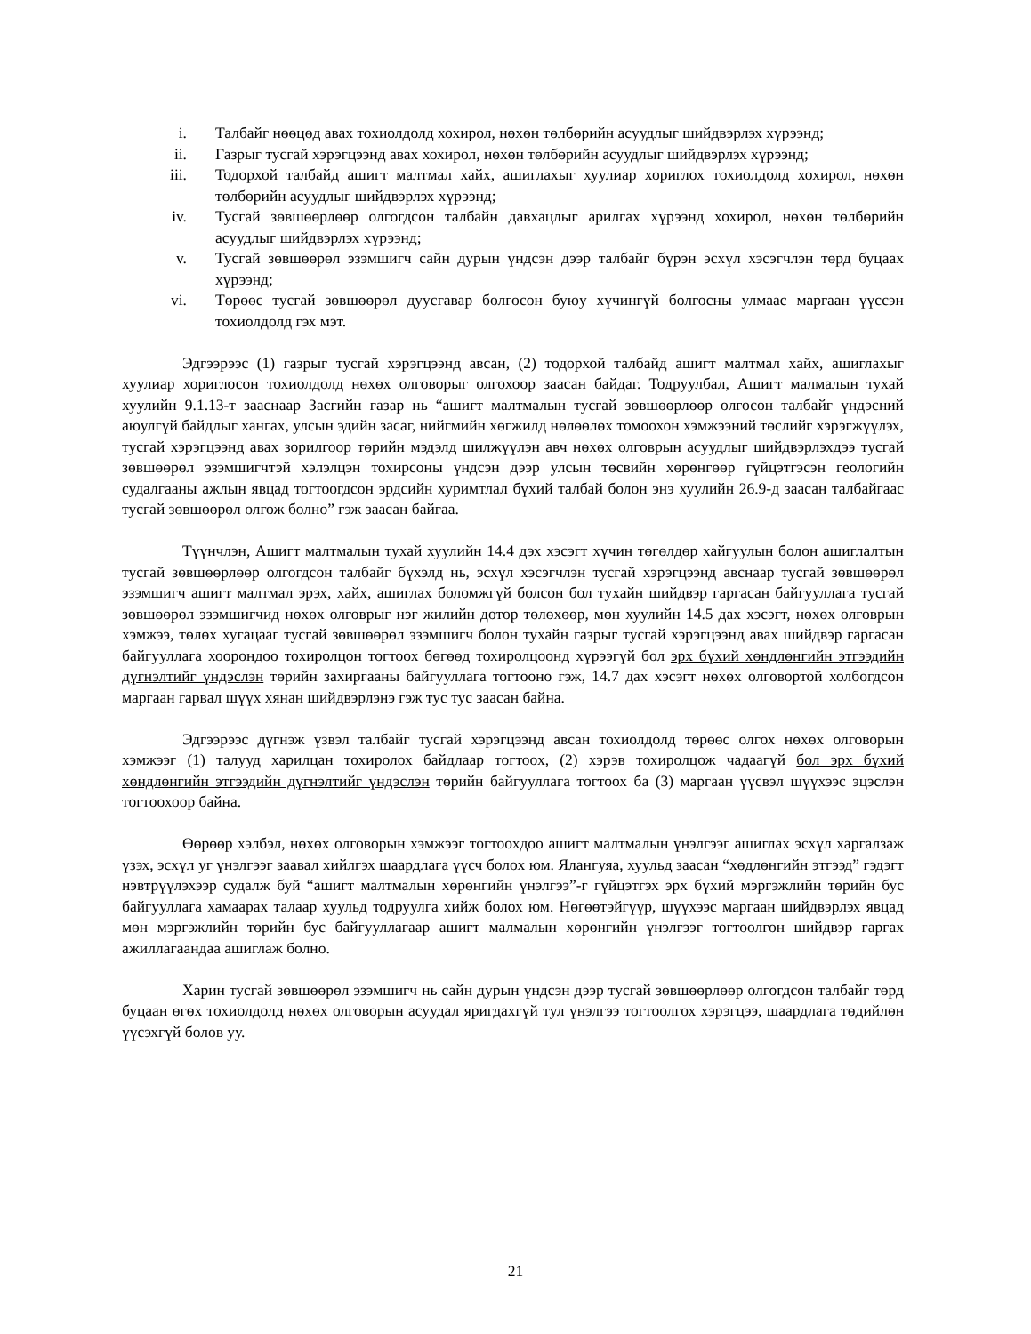i. Талбайг нөөцөд авах тохиолдолд хохирол, нөхөн төлбөрийн асуудлыг шийдвэрлэх хүрээнд;
ii. Газрыг тусгай хэрэгцээнд авах хохирол, нөхөн төлбөрийн асуудлыг шийдвэрлэх хүрээнд;
iii. Тодорхой талбайд ашигт малтмал хайх, ашиглахыг хуулиар хориглох тохиолдолд хохирол, нөхөн төлбөрийн асуудлыг шийдвэрлэх хүрээнд;
iv. Тусгай зөвшөөрлөөр олгогдсон талбайн давхацлыг арилгах хүрээнд хохирол, нөхөн төлбөрийн асуудлыг шийдвэрлэх хүрээнд;
v. Тусгай зөвшөөрөл эзэмшигч сайн дурын үндсэн дээр талбайг бүрэн эсхүл хэсэгчлэн төрд буцаах хүрээнд;
vi. Төрөөс тусгай зөвшөөрөл дуусгавар болгосон буюу хүчингүй болгосны улмаас маргаан үүссэн тохиолдолд гэх мэт.
Эдгээрээс (1) газрыг тусгай хэрэгцээнд авсан, (2) тодорхой талбайд ашигт малтмал хайх, ашиглахыг хуулиар хориглосон тохиолдолд нөхөх олговорыг олгохоор заасан байдаг. Тодруулбал, Ашигт малмалын тухай хуулийн 9.1.13-т зааснаар Засгийн газар нь “ашигт малтмалын тусгай зөвшөөрлөөр олгосон талбайг үндэсний аюулгүй байдлыг хангах, улсын эдийн засаг, нийгмийн хөгжилд нөлөөлөх томоохон хэмжээний төслийг хэрэгжүүлэх, тусгай хэрэгцээнд авах зорилгоор төрийн мэдэлд шилжүүлэн авч нөхөх олговрын асуудлыг шийдвэрлэхдээ тусгай зөвшөөрөл эзэмшигчтэй хэлэлцэн тохирсоны үндсэн дээр улсын төсвийн хөрөнгөөр гүйцэтгэсэн геологийн судалгааны ажлын явцад тогтоогдсон эрдсийн хуримтлал бүхий талбай болон энэ хуулийн 26.9-д заасан талбайгаас тусгай зөвшөөрөл олгож болно” гэж заасан байгаа.
Түүнчлэн, Ашигт малтмалын тухай хуулийн 14.4 дэх хэсэгт хүчин төгөлдөр хайгуулын болон ашиглалтын тусгай зөвшөөрлөөр олгогдсон талбайг бүхэлд нь, эсхүл хэсэгчлэн тусгай хэрэгцээнд авснаар тусгай зөвшөөрөл эзэмшигч ашигт малтмал эрэх, хайх, ашиглах боломжгүй болсон бол тухайн шийдвэр гаргасан байгууллага тусгай зөвшөөрөл эзэмшигчид нөхөх олговрыг нэг жилийн дотор төлөхөөр, мөн хуулийн 14.5 дах хэсэгт, нөхөх олговрын хэмжээ, төлөх хугацааг тусгай зөвшөөрөл эзэмшигч болон тухайн газрыг тусгай хэрэгцээнд авах шийдвэр гаргасан байгууллага хоорондоо тохиролцон тогтоох бөгөөд тохиролцоонд хүрээгүй бол эрх бүхий хөндлөнгийн этгээдийн дүгнэлтийг үндэслэн төрийн захиргааны байгууллага тогтооно гэж, 14.7 дах хэсэгт нөхөх олговортой холбогдсон маргаан гарвал шүүх хянан шийдвэрлэнэ гэж тус тус заасан байна.
Эдгээрээс дүгнэж үзвэл талбайг тусгай хэрэгцээнд авсан тохиолдолд төрөөс олгох нөхөх олговорын хэмжээг (1) талууд харилцан тохиролох байдлаар тогтоох, (2) хэрэв тохиролцож чадаагүй бол эрх бүхий хөндлөнгийн этгээдийн дүгнэлтийг үндэслэн төрийн байгууллага тогтоох ба (3) маргаан үүсвэл шүүхээс эцэслэн тогтоохоор байна.
Өөрөөр хэлбэл, нөхөх олговорын хэмжээг тогтоохдоо ашигт малтмалын үнэлгээг ашиглах эсхүл харгалзаж үзэх, эсхүл уг үнэлгээг заавал хийлгэх шаардлага үүсч болох юм. Ялангуяа, хуульд заасан “хөдлөнгийн этгээд” гэдэгт нэвтрүүлэхээр судалж буй “ашигт малтмалын хөрөнгийн үнэлгээ”-г гүйцэтгэх эрх бүхий мэргэжлийн төрийн бус байгууллага хамаарах талаар хуульд тодруулга хийж болох юм. Нөгөөтэйгүүр, шүүхээс маргаан шийдвэрлэх явцад мөн мэргэжлийн төрийн бус байгууллагаар ашигт малмалын хөрөнгийн үнэлгээг тогтоолгон шийдвэр гаргах ажиллагаандаа ашиглаж болно.
Харин тусгай зөвшөөрөл эзэмшигч нь сайн дурын үндсэн дээр тусгай зөвшөөрлөөр олгогдсон талбайг төрд буцаан өгөх тохиолдолд нөхөх олговорын асуудал яригдахгүй тул үнэлгээ тогтоолгох хэрэгцээ, шаардлага төдийлөн үүсэхгүй болов уу.
21